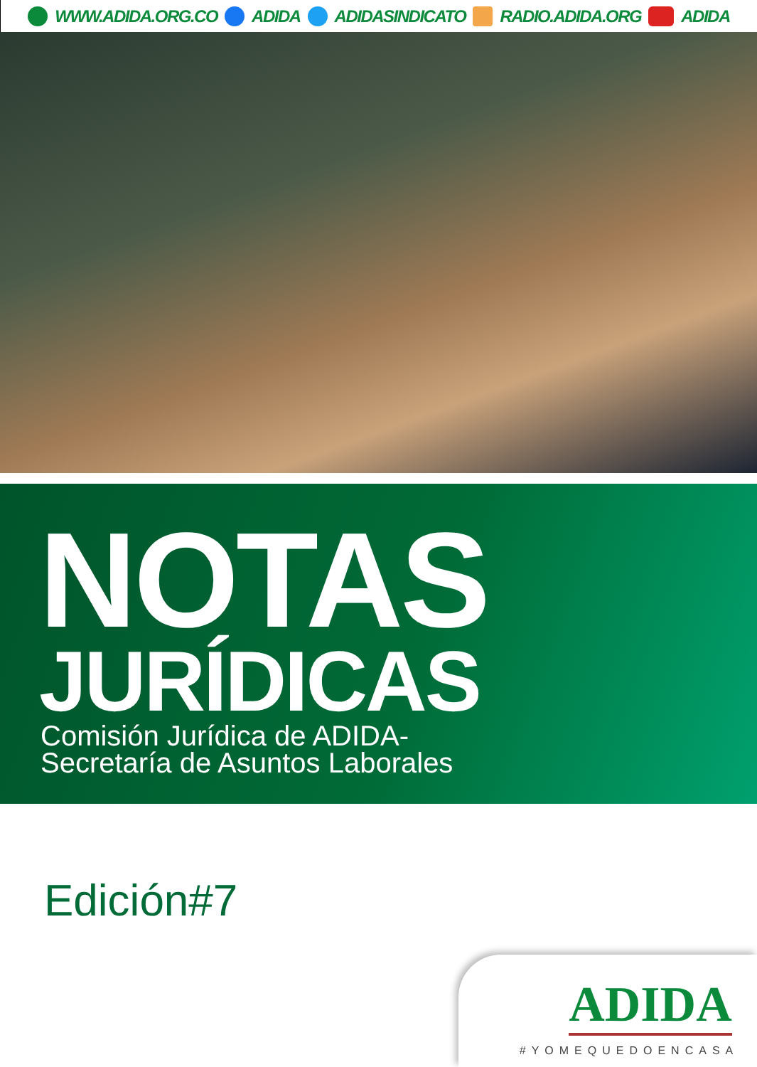WWW.ADIDA.ORG.CO ADIDA ADIDASINDICATO RADIO.ADIDA.ORG ADIDA
NOTAS
JURÍDICAS
Comisión Jurídica de ADIDA-
Secretaría de Asuntos Laborales
Edición#7
ADIDA
#YOMEQUEDOENCASA